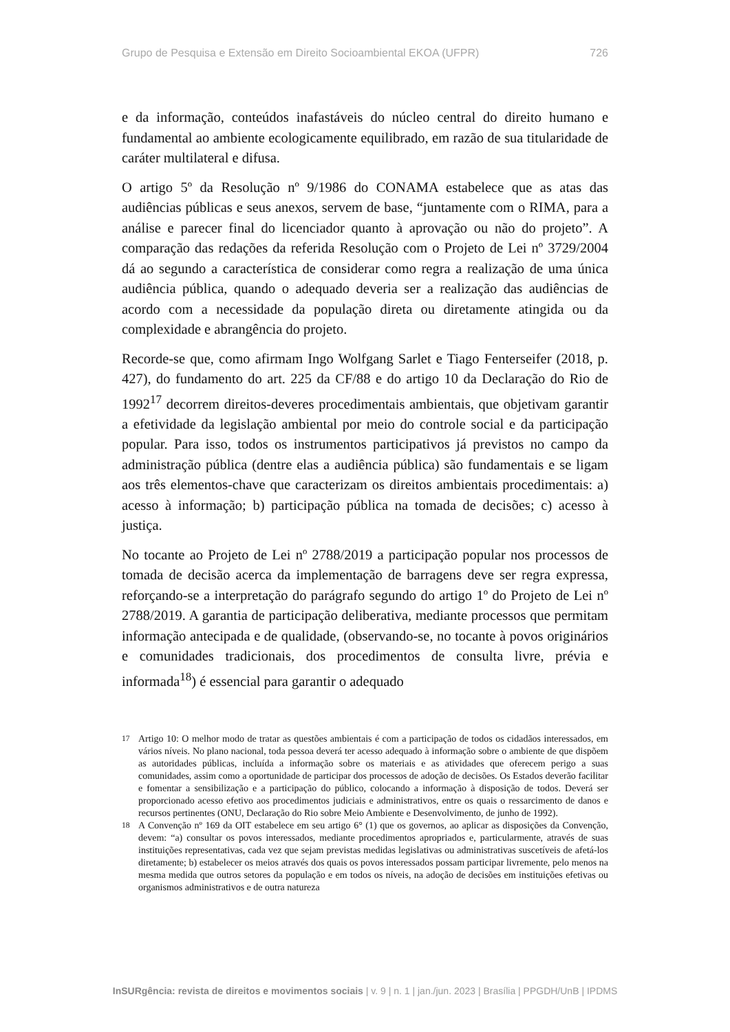Grupo de Pesquisa e Extensão em Direito Socioambiental EKOA (UFPR) 726
e da informação, conteúdos inafastáveis do núcleo central do direito humano e fundamental ao ambiente ecologicamente equilibrado, em razão de sua titularidade de caráter multilateral e difusa.
O artigo 5º da Resolução nº 9/1986 do CONAMA estabelece que as atas das audiências públicas e seus anexos, servem de base, “juntamente com o RIMA, para a análise e parecer final do licenciador quanto à aprovação ou não do projeto”. A comparação das redações da referida Resolução com o Projeto de Lei nº 3729/2004 dá ao segundo a característica de considerar como regra a realização de uma única audiência pública, quando o adequado deveria ser a realização das audiências de acordo com a necessidade da população direta ou diretamente atingida ou da complexidade e abrangência do projeto.
Recorde-se que, como afirmam Ingo Wolfgang Sarlet e Tiago Fenterseifer (2018, p. 427), do fundamento do art. 225 da CF/88 e do artigo 10 da Declaração do Rio de 1992<sup>17</sup> decorrem direitos-deveres procedimentais ambientais, que objetivam garantir a efetividade da legislação ambiental por meio do controle social e da participação popular. Para isso, todos os instrumentos participativos já previstos no campo da administração pública (dentre elas a audiência pública) são fundamentais e se ligam aos três elementos-chave que caracterizam os direitos ambientais procedimentais: a) acesso à informação; b) participação pública na tomada de decisões; c) acesso à justiça.
No tocante ao Projeto de Lei nº 2788/2019 a participação popular nos processos de tomada de decisão acerca da implementação de barragens deve ser regra expressa, reforçando-se a interpretação do parágrafo segundo do artigo 1º do Projeto de Lei nº 2788/2019. A garantia de participação deliberativa, mediante processos que permitam informação antecipada e de qualidade, (observando-se, no tocante à povos originários e comunidades tradicionais, dos procedimentos de consulta livre, prévia e informada<sup>18</sup>) é essencial para garantir o adequado
<sup>17</sup> Artigo 10: O melhor modo de tratar as questões ambientais é com a participação de todos os cidadãos interessados, em vários níveis. No plano nacional, toda pessoa deverá ter acesso adequado à informação sobre o ambiente de que dispõem as autoridades públicas, incluída a informação sobre os materiais e as atividades que oferecem perigo a suas comunidades, assim como a oportunidade de participar dos processos de adoção de decisões. Os Estados deverão facilitar e fomentar a sensibilização e a participação do público, colocando a informação à disposição de todos. Deverá ser proporcionado acesso efetivo aos procedimentos judiciais e administrativos, entre os quais o ressarcimento de danos e recursos pertinentes (ONU, Declaração do Rio sobre Meio Ambiente e Desenvolvimento, de junho de 1992).
<sup>18</sup> A Convenção nº 169 da OIT estabelece em seu artigo 6° (1) que os governos, ao aplicar as disposições da Convenção, devem: “a) consultar os povos interessados, mediante procedimentos apropriados e, particularmente, através de suas instituições representativas, cada vez que sejam previstas medidas legislativas ou administrativas suscetíveis de afetá-los diretamente; b) estabelecer os meios através dos quais os povos interessados possam participar livremente, pelo menos na mesma medida que outros setores da população e em todos os níveis, na adoção de decisões em instituições efetivas ou organismos administrativos e de outra natureza
InSURgência: revista de direitos e movimentos sociais | v. 9 | n. 1 | jan./jun. 2023 | Brasília | PPGDH/UnB | IPDMS